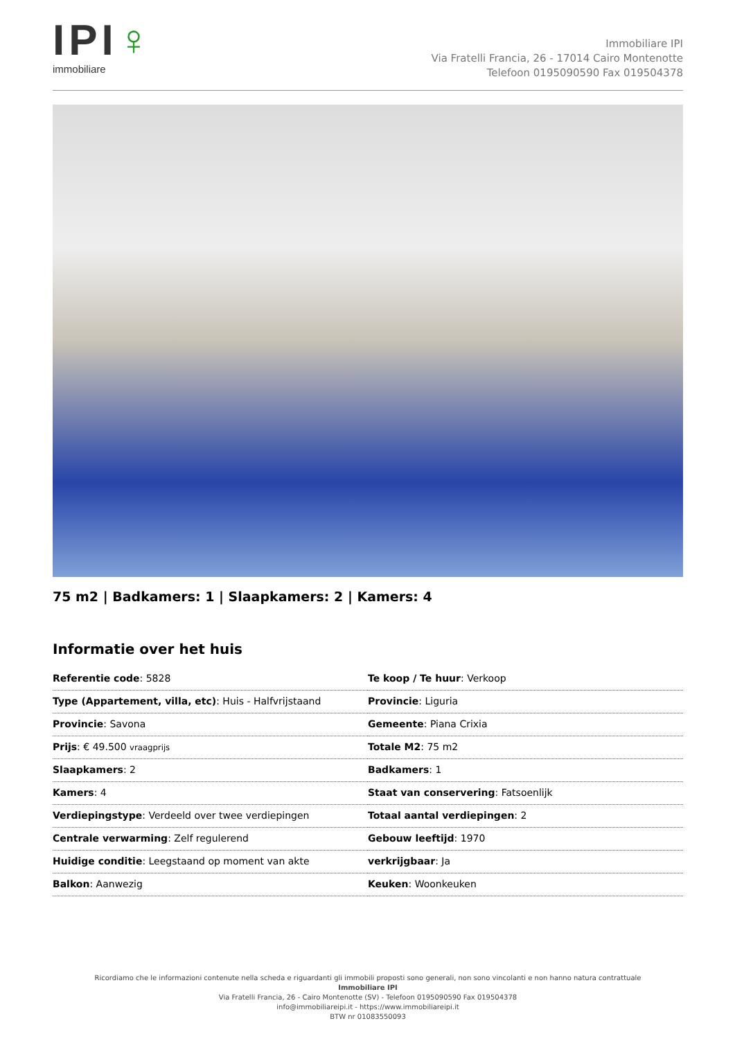IPI♀
immobiliare
Immobiliare IPI
Via Fratelli Francia, 26 - 17014 Cairo Montenotte
Telefoon 0195090590 Fax 019504378
75 m2 | Badkamers: 1 | Slaapkamers: 2 | Kamers: 4
Informatie over het huis
| Referentie code : 5828 | Te koop / Te huur : Verkoop |
| Type (Appartement, villa, etc) : Huis - Halfvrijstaand | Provincie : Liguria |
| Provincie : Savona | Gemeente : Piana Crixia |
| Prijs : € 49.500 vraagprijs | Totale M2 : 75 m2 |
| Slaapkamers : 2 | Badkamers : 1 |
| Kamers : 4 | Staat van conservering : Fatsoenlijk |
| Verdiepingstype : Verdeeld over twee verdiepingen | Totaal aantal verdiepingen : 2 |
| Centrale verwarming : Zelf regulerend | Gebouw leeftijd : 1970 |
| Huidige conditie : Leegstaand op moment van akte | verkrijgbaar : Ja |
| Balkon : Aanwezig | Keuken : Woonkeuken |
Ricordiamo che le informazioni contenute nella scheda e riguardanti gli immobili proposti sono generali, non sono vincolanti e non hanno natura contrattuale
Immobiliare IPI
Via Fratelli Francia, 26 - Cairo Montenotte (SV) - Telefoon 0195090590 Fax 019504378
info@immobiliareipi.it - https://www.immobiliareipi.it
BTW nr 01083550093